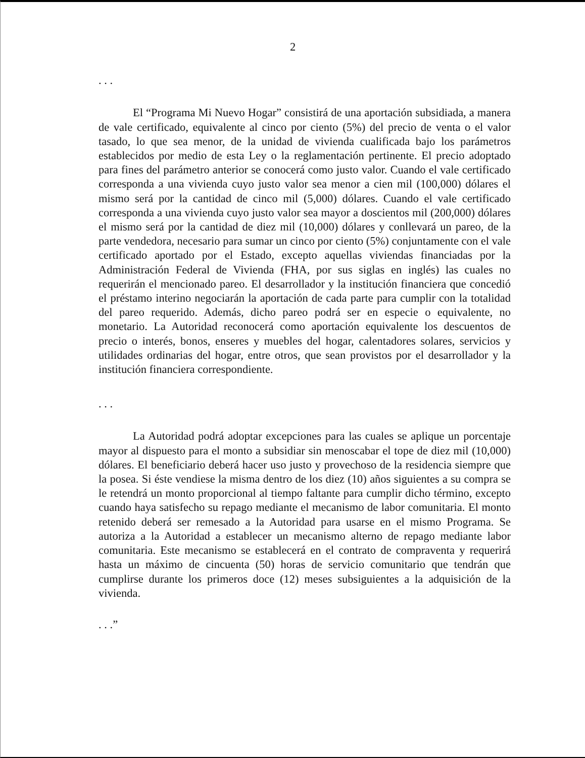2
. . .
El “Programa Mi Nuevo Hogar” consistirá de una aportación subsidiada, a manera de vale certificado, equivalente al cinco por ciento (5%) del precio de venta o el valor tasado, lo que sea menor, de la unidad de vivienda cualificada bajo los parámetros establecidos por medio de esta Ley o la reglamentación pertinente. El precio adoptado para fines del parámetro anterior se conocerá como justo valor. Cuando el vale certificado corresponda a una vivienda cuyo justo valor sea menor a cien mil (100,000) dólares el mismo será por la cantidad de cinco mil (5,000) dólares. Cuando el vale certificado corresponda a una vivienda cuyo justo valor sea mayor a doscientos mil (200,000) dólares el mismo será por la cantidad de diez mil (10,000) dólares y conllevará un pareo, de la parte vendedora, necesario para sumar un cinco por ciento (5%) conjuntamente con el vale certificado aportado por el Estado, excepto aquellas viviendas financiadas por la Administración Federal de Vivienda (FHA, por sus siglas en inglés) las cuales no requerirán el mencionado pareo. El desarrollador y la institución financiera que concedió el préstamo interino negociarán la aportación de cada parte para cumplir con la totalidad del pareo requerido. Además, dicho pareo podrá ser en especie o equivalente, no monetario. La Autoridad reconocerá como aportación equivalente los descuentos de precio o interés, bonos, enseres y muebles del hogar, calentadores solares, servicios y utilidades ordinarias del hogar, entre otros, que sean provistos por el desarrollador y la institución financiera correspondiente.
. . .
La Autoridad podrá adoptar excepciones para las cuales se aplique un porcentaje mayor al dispuesto para el monto a subsidiar sin menoscabar el tope de diez mil (10,000) dólares. El beneficiario deberá hacer uso justo y provechoso de la residencia siempre que la posea. Si éste vendiese la misma dentro de los diez (10) años siguientes a su compra se le retendrá un monto proporcional al tiempo faltante para cumplir dicho término, excepto cuando haya satisfecho su repago mediante el mecanismo de labor comunitaria. El monto retenido deberá ser remesado a la Autoridad para usarse en el mismo Programa. Se autoriza a la Autoridad a establecer un mecanismo alterno de repago mediante labor comunitaria. Este mecanismo se establecerá en el contrato de compraventa y requerirá hasta un máximo de cincuenta (50) horas de servicio comunitario que tendrán que cumplirse durante los primeros doce (12) meses subsiguientes a la adquisición de la vivienda.
. . .”